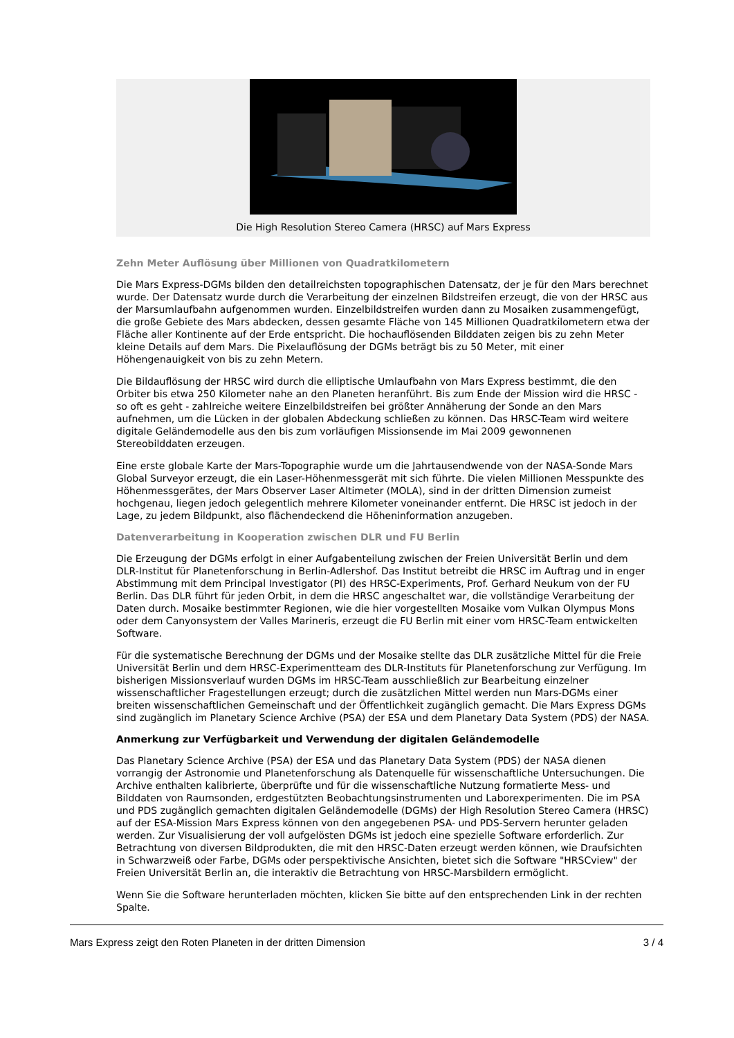Die High Resolution Stereo Camera (HRSC) auf Mars Express
Zehn Meter Auflösung über Millionen von Quadratkilometern
Die Mars Express-DGMs bilden den detailreichsten topographischen Datensatz, der je für den Mars berechnet wurde. Der Datensatz wurde durch die Verarbeitung der einzelnen Bildstreifen erzeugt, die von der HRSC aus der Marsumlaufbahn aufgenommen wurden. Einzelbildstreifen wurden dann zu Mosaiken zusammengefügt, die große Gebiete des Mars abdecken, dessen gesamte Fläche von 145 Millionen Quadratkilometern etwa der Fläche aller Kontinente auf der Erde entspricht. Die hochauflösenden Bilddaten zeigen bis zu zehn Meter kleine Details auf dem Mars. Die Pixelauflösung der DGMs beträgt bis zu 50 Meter, mit einer Höhengenauigkeit von bis zu zehn Metern.
Die Bildauflösung der HRSC wird durch die elliptische Umlaufbahn von Mars Express bestimmt, die den Orbiter bis etwa 250 Kilometer nahe an den Planeten heranführt. Bis zum Ende der Mission wird die HRSC - so oft es geht - zahlreiche weitere Einzelbildstreifen bei größter Annäherung der Sonde an den Mars aufnehmen, um die Lücken in der globalen Abdeckung schließen zu können. Das HRSC-Team wird weitere digitale Geländemodelle aus den bis zum vorläufigen Missionsende im Mai 2009 gewonnenen Stereobilddaten erzeugen.
Eine erste globale Karte der Mars-Topographie wurde um die Jahrtausendwende von der NASA-Sonde Mars Global Surveyor erzeugt, die ein Laser-Höhenmessgerät mit sich führte. Die vielen Millionen Messpunkte des Höhenmessgerätes, der Mars Observer Laser Altimeter (MOLA), sind in der dritten Dimension zumeist hochgenau, liegen jedoch gelegentlich mehrere Kilometer voneinander entfernt. Die HRSC ist jedoch in der Lage, zu jedem Bildpunkt, also flächendeckend die Höheninformation anzugeben.
Datenverarbeitung in Kooperation zwischen DLR und FU Berlin
Die Erzeugung der DGMs erfolgt in einer Aufgabenteilung zwischen der Freien Universität Berlin und dem DLR-Institut für Planetenforschung in Berlin-Adlershof. Das Institut betreibt die HRSC im Auftrag und in enger Abstimmung mit dem Principal Investigator (PI) des HRSC-Experiments, Prof. Gerhard Neukum von der FU Berlin. Das DLR führt für jeden Orbit, in dem die HRSC angeschaltet war, die vollständige Verarbeitung der Daten durch. Mosaike bestimmter Regionen, wie die hier vorgestellten Mosaike vom Vulkan Olympus Mons oder dem Canyonsystem der Valles Marineris, erzeugt die FU Berlin mit einer vom HRSC-Team entwickelten Software.
Für die systematische Berechnung der DGMs und der Mosaike stellte das DLR zusätzliche Mittel für die Freie Universität Berlin und dem HRSC-Experimentteam des DLR-Instituts für Planetenforschung zur Verfügung. Im bisherigen Missionsverlauf wurden DGMs im HRSC-Team ausschließlich zur Bearbeitung einzelner wissenschaftlicher Fragestellungen erzeugt; durch die zusätzlichen Mittel werden nun Mars-DGMs einer breiten wissenschaftlichen Gemeinschaft und der Öffentlichkeit zugänglich gemacht. Die Mars Express DGMs sind zugänglich im Planetary Science Archive (PSA) der ESA und dem Planetary Data System (PDS) der NASA.
Anmerkung zur Verfügbarkeit und Verwendung der digitalen Geländemodelle
Das Planetary Science Archive (PSA) der ESA und das Planetary Data System (PDS) der NASA dienen vorrangig der Astronomie und Planetenforschung als Datenquelle für wissenschaftliche Untersuchungen. Die Archive enthalten kalibrierte, überprüfte und für die wissenschaftliche Nutzung formatierte Mess- und Bilddaten von Raumsonden, erdgestützten Beobachtungsinstrumenten und Laborexperimenten. Die im PSA und PDS zugänglich gemachten digitalen Geländemodelle (DGMs) der High Resolution Stereo Camera (HRSC) auf der ESA-Mission Mars Express können von den angegebenen PSA- und PDS-Servern herunter geladen werden. Zur Visualisierung der voll aufgelösten DGMs ist jedoch eine spezielle Software erforderlich. Zur Betrachtung von diversen Bildprodukten, die mit den HRSC-Daten erzeugt werden können, wie Draufsichten in Schwarzweiß oder Farbe, DGMs oder perspektivische Ansichten, bietet sich die Software "HRSCview" der Freien Universität Berlin an, die interaktiv die Betrachtung von HRSC-Marsbildern ermöglicht.
Wenn Sie die Software herunterladen möchten, klicken Sie bitte auf den entsprechenden Link in der rechten Spalte.
Mars Express zeigt den Roten Planeten in der dritten Dimension 3 / 4